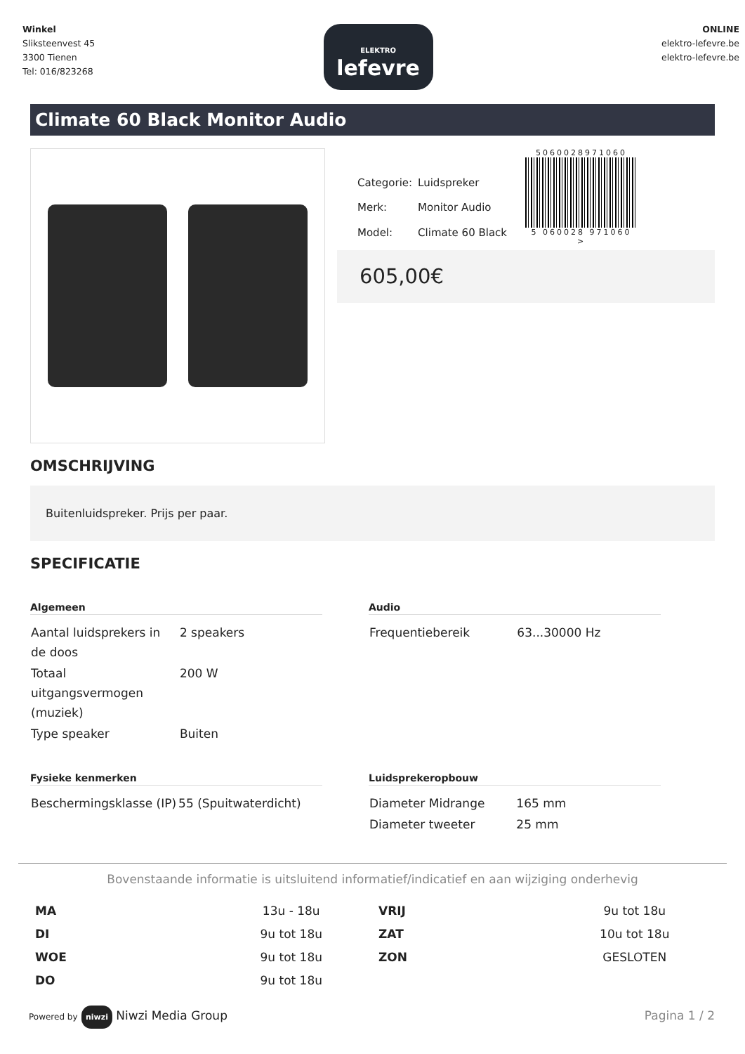Winkel
Sliksteenvest 45
3300 Tienen
Tel: 016/823268
ELEKTRO
lefevre
ONLINE
elektro-lefevre.be
elektro-lefevre.be
Climate 60 Black Monitor Audio
| Categorie: | Luidspreker |
| Merk: | Monitor Audio |
| Model: | Climate 60 Black |
5060028971060
5 060028 971060 >
605,00€
OMSCHRIJVING
Buitenluidspreker. Prijs per paar.
SPECIFICATIE
Algemeen
| Aantal luidsprekers in de doos | 2 speakers |
| Totaal uitgangsvermogen (muziek) | 200 W |
| Type speaker | Buiten |
Audio
| Frequentiebereik | 63...30000 Hz |
Fysieke kenmerken
| Beschermingsklasse (IP) | 55 (Spuitwaterdicht) |
Luidsprekeropbouw
| Diameter Midrange | 165 mm |
| Diameter tweeter | 25 mm |
Bovenstaande informatie is uitsluitend informatief/indicatief en aan wijziging onderhevig
| MA | 13u - 18u | VRIJ | 9u tot 18u |
| DI | 9u tot 18u | ZAT | 10u tot 18u |
| WOE | 9u tot 18u | ZON | GESLOTEN |
| DO | 9u tot 18u | | |
Powered by niwzi Niwzi Media Group
Pagina 1 / 2